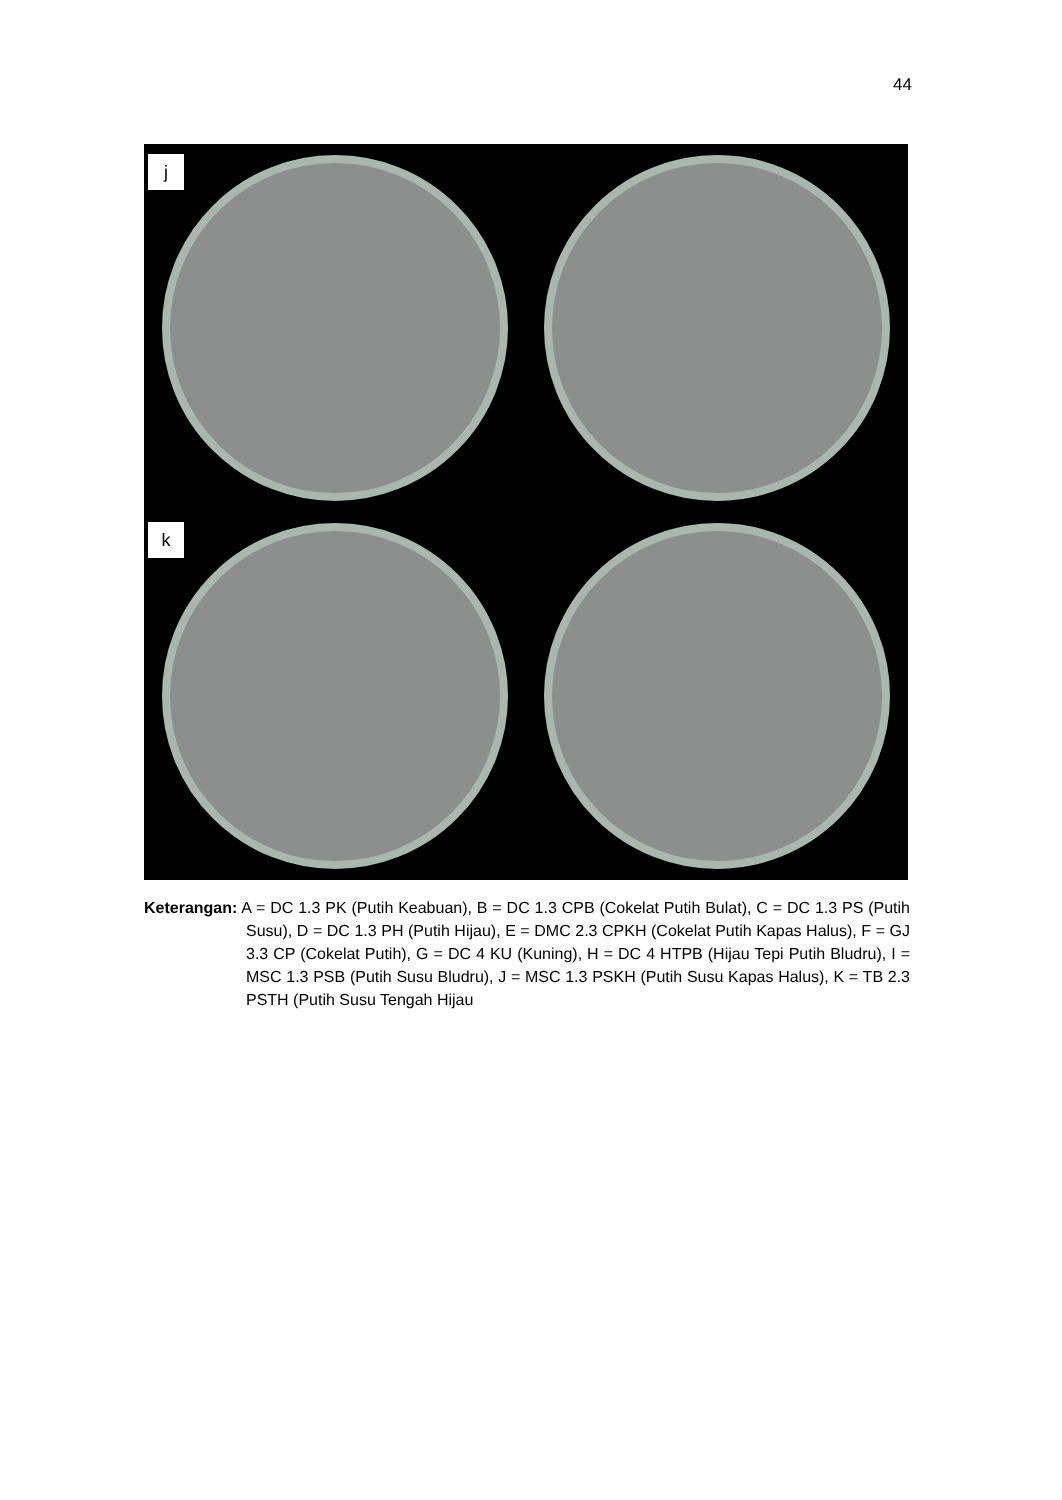44
j
k
Keterangan: A = DC 1.3 PK (Putih Keabuan), B = DC 1.3 CPB (Cokelat Putih Bulat), C = DC 1.3 PS (Putih Susu), D = DC 1.3 PH (Putih Hijau), E = DMC 2.3 CPKH (Cokelat Putih Kapas Halus), F = GJ 3.3 CP (Cokelat Putih), G = DC 4 KU (Kuning), H = DC 4 HTPB (Hijau Tepi Putih Bludru), I = MSC 1.3 PSB (Putih Susu Bludru), J = MSC 1.3 PSKH (Putih Susu Kapas Halus), K = TB 2.3 PSTH (Putih Susu Tengah Hijau